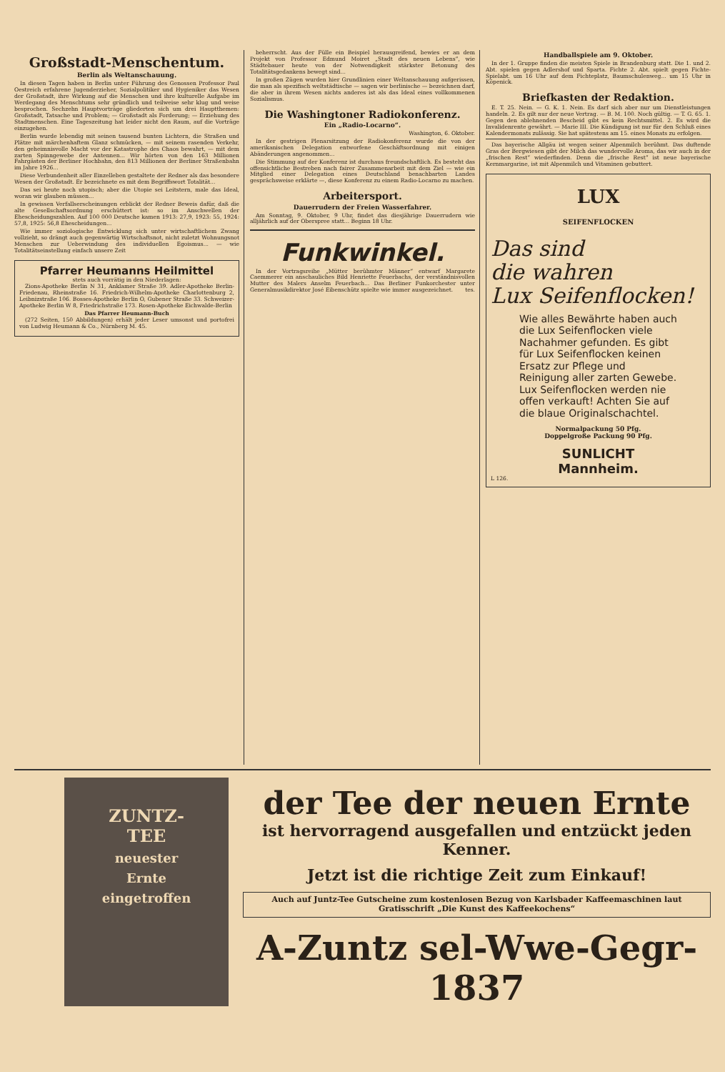Großstadt-Menschentum.
Berlin als Weltanschauung.
In diesen Tagen haben in Berlin unter Führung des Genossen Professor Paul Oestreich erfahrene Jugenderzieher, Sozialpolitiker und Hygieniker das Wesen der Großstadt, ihre Wirkung auf die Menschen und ihre kulturelle Aufgabe im Werdegang des Menschtums sehr gründlich und teilweise sehr klug und weise besprochen. Sechzehn Hauptvorträge gliederten sich um drei Hauptthemen: Großstadt, Tatsache und Problem; — Großstadt als Forderung; — Erziehung des Stadtmenschen. Eine Tageszeitung hat leider nicht den Raum, auf die Vorträge einzugehen.
Berlin wurde lebendig mit seinen tausend bunten Lichtern, die Straßen und Plätze mit märchenhaftem Glanz schmücken, — mit seinem rasenden Verkehr, den geheimnisvolle Macht vor der Katastrophe des Chaos bewahrt, — mit dem zarten Spinngewebe der Antennen... Wir hörten von den 163 Millionen Fahrgästen der Berliner Hochbahn, den 813 Millionen der Berliner Straßenbahn im Jahre 1926...
Diese Verbundenheit aller Einzelleben gestaltete der Redner als das besondere Wesen der Großstadt. Er bezeichnete es mit dem Begriffswort Totalität...
Das sei heute noch utopisch; aber die Utopie sei Leitstern, male das Ideal, woran wir glauben müssen...
In gewissen Verfallserscheinungen erblickt der Redner Beweis dafür, daß die alte Gesellschaftsordnung erschüttert ist: so im Anschwellen der Ehescheidungszahlen. Auf 100 000 Deutsche kamen 1913: 27,9, 1923: 55, 1924: 57,8, 1925: 56,8 Ehescheidungen...
Wie immer soziologische Entwicklung sich unter wirtschaftlichem Zwang vollzieht, so drängt auch gegenwärtig Wirtschaftsnot, nicht zuletzt Wohnungsnot Menschen zur Ueberwindung des individuellen Egoismus... — wie Totalitätseinstellung einfach unsere Zeit
Pfarrer Heumanns Heilmittel
stets auch vorrätig in den Niederlagen:
Zions-Apotheke Berlin N 31, Anklamer Straße 39. Adler-Apotheke Berlin-Friedenau, Rheinstraße 16. Friedrich-Wilhelm-Apotheke Charlottenburg 2, Leibnizstraße 106. Bosses-Apotheke Berlin O, Gubener Straße 33. Schweizer-Apotheke Berlin W 8, Friedrichstraße 173. Rosen-Apotheke Eichwalde-Berlin
Das Pfarrer Heumann-Buch
(272 Seiten, 150 Abbildungen) erhält jeder Leser umsonst und portofrei von Ludwig Heumann & Co., Nürnberg M. 45.
beherrscht. Aus der Fülle ein Beispiel herausgreifend, bewies er an dem Projekt von Professor Edmund Moiret „Stadt des neuen Lebens“, wie Städtebauer heute von der Notwendigkeit stärkster Betonung des Totalitätsgedankens bewegt sind...
In großen Zügen wurden hier Grundlinien einer Weltanschauung aufgerissen, die man als spezifisch weltstädtische — sagen wir berlinische — bezeichnen darf, die aber in ihrem Wesen nichts anderes ist als das Ideal eines vollkommenen Sozialismus.
Die Washingtoner Radiokonferenz.
Ein „Radio-Locarno“.
Washington, 6. Oktober.
In der gestrigen Plenarsitzung der Radiokonferenz wurde die von der amerikanischen Delegation entworfene Geschäftsordnung mit einigen Abänderungen angenommen...
Die Stimmung auf der Konferenz ist durchaus freundschaftlich. Es besteht das offensichtliche Bestreben nach fairer Zusammenarbeit mit dem Ziel — wie ein Mitglied einer Delegation eines Deutschland benachbarten Landes gesprächsweise erklärte —, diese Konferenz zu einem Radio-Locarno zu machen.
Arbeitersport.
Dauerrudern der Freien Wasserfahrer.
Am Sonntag, 9. Oktober, 9 Uhr, findet das diesjährige Dauerrudern wie alljährlich auf der Oberspree statt... Beginn 18 Uhr.
Funkwinkel.
In der Vortragsreihe „Mütter berühmter Männer“ entwarf Margarete Caemmerer ein anschauliches Bild Henriette Feuerbachs, der verständnisvollen Mutter des Malers Anselm Feuerbach... Das Berliner Funkorchester unter Generalmusikdirektor José Eibenschütz spielte wie immer ausgezeichnet. tes.
Handballspiele am 9. Oktober.
In der 1. Gruppe finden die meisten Spiele in Brandenburg statt. Die 1. und 2. Abt. spielen gegen Adlershof und Sparta. Fichte 2. Abt. spielt gegen Fichte-Spielabt. um 16 Uhr auf dem Fichteplatz, Baumschulenweg... um 15 Uhr in Köpenick.
Briefkasten der Redaktion.
E. T. 25. Nein. — G. K. 1. Nein. Es darf sich aber nur um Dienstleistungen handeln. 2. Es gilt nur der neue Vertrag. — B. M. 100. Noch gültig. — T. G. 65. 1. Gegen den ablehnenden Bescheid gibt es kein Rechtsmittel. 2. Es wird die Invalidenrente gewährt. — Marie III. Die Kündigung ist nur für den Schluß eines Kalendermonats zulässig. Sie hat spätestens am 15. eines Monats zu erfolgen.
Das bayerische Allgäu ist wegen seiner Alpenmilch berühmt. Das duftende Gras der Bergwiesen gibt der Milch das wundervolle Aroma, das wir auch in der „frischen Rest“ wiederfinden. Denn die „frische Rest“ ist neue bayerische Kernmargarine, ist mit Alpenmilch und Vitaminen gebuttert.
LUX
SEIFENFLOCKEN
Das sind
die wahren
Lux Seifenflocken!
Wie alles Bewährte haben auch die Lux Seifenflocken viele Nachahmer gefunden. Es gibt für Lux Seifenflocken keinen Ersatz zur Pflege und Reinigung aller zarten Gewebe.
Lux Seifenflocken werden nie offen verkauft! Achten Sie auf die blaue Originalschachtel.
Normalpackung 50 Pfg.
Doppelgroße Packung 90 Pfg.
SUNLICHT
Mannheim.
L 126.
ZUNTZ-
TEE
neuester
Ernte
eingetroffen
der Tee der neuen Ernte
ist hervorragend ausgefallen und entzückt jeden Kenner.
Jetzt ist die richtige Zeit zum Einkauf!
Auch auf Juntz-Tee Gutscheine zum kostenlosen Bezug von Karlsbader Kaffeemaschinen laut Gratisschrift „Die Kunst des Kaffeekochens“
A-Zuntz sel-Wwe-Gegr-1837